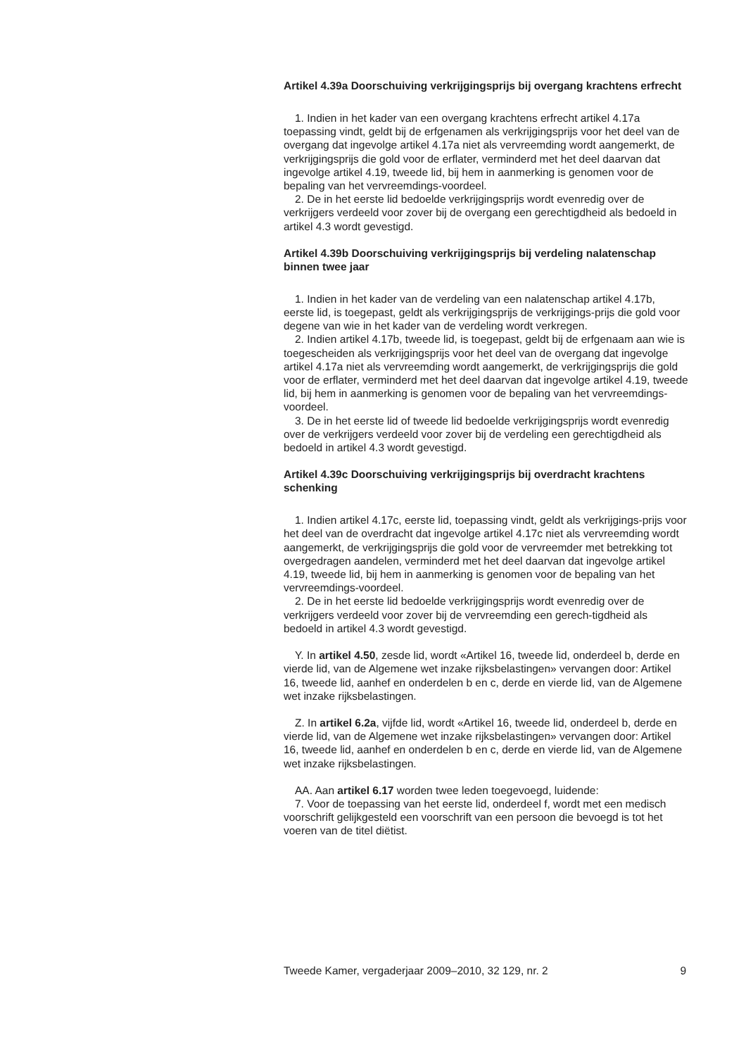Artikel 4.39a Doorschuiving verkrijgingsprijs bij overgang krachtens erfrecht
1. Indien in het kader van een overgang krachtens erfrecht artikel 4.17a toepassing vindt, geldt bij de erfgenamen als verkrijgingsprijs voor het deel van de overgang dat ingevolge artikel 4.17a niet als vervreemding wordt aangemerkt, de verkrijgingsprijs die gold voor de erflater, verminderd met het deel daarvan dat ingevolge artikel 4.19, tweede lid, bij hem in aanmerking is genomen voor de bepaling van het vervreemdings-voordeel.
2. De in het eerste lid bedoelde verkrijgingsprijs wordt evenredig over de verkrijgers verdeeld voor zover bij de overgang een gerechtigdheid als bedoeld in artikel 4.3 wordt gevestigd.
Artikel 4.39b Doorschuiving verkrijgingsprijs bij verdeling nalatenschap binnen twee jaar
1. Indien in het kader van de verdeling van een nalatenschap artikel 4.17b, eerste lid, is toegepast, geldt als verkrijgingsprijs de verkrijgings-prijs die gold voor degene van wie in het kader van de verdeling wordt verkregen.
2. Indien artikel 4.17b, tweede lid, is toegepast, geldt bij de erfgenaam aan wie is toegescheiden als verkrijgingsprijs voor het deel van de overgang dat ingevolge artikel 4.17a niet als vervreemding wordt aangemerkt, de verkrijgingsprijs die gold voor de erflater, verminderd met het deel daarvan dat ingevolge artikel 4.19, tweede lid, bij hem in aanmerking is genomen voor de bepaling van het vervreemdings-voordeel.
3. De in het eerste lid of tweede lid bedoelde verkrijgingsprijs wordt evenredig over de verkrijgers verdeeld voor zover bij de verdeling een gerechtigdheid als bedoeld in artikel 4.3 wordt gevestigd.
Artikel 4.39c Doorschuiving verkrijgingsprijs bij overdracht krachtens schenking
1. Indien artikel 4.17c, eerste lid, toepassing vindt, geldt als verkrijgings-prijs voor het deel van de overdracht dat ingevolge artikel 4.17c niet als vervreemding wordt aangemerkt, de verkrijgingsprijs die gold voor de vervreemder met betrekking tot overgedragen aandelen, verminderd met het deel daarvan dat ingevolge artikel 4.19, tweede lid, bij hem in aanmerking is genomen voor de bepaling van het vervreemdings-voordeel.
2. De in het eerste lid bedoelde verkrijgingsprijs wordt evenredig over de verkrijgers verdeeld voor zover bij de vervreemding een gerech-tigdheid als bedoeld in artikel 4.3 wordt gevestigd.
Y. In artikel 4.50, zesde lid, wordt «Artikel 16, tweede lid, onderdeel b, derde en vierde lid, van de Algemene wet inzake rijksbelastingen» vervangen door: Artikel 16, tweede lid, aanhef en onderdelen b en c, derde en vierde lid, van de Algemene wet inzake rijksbelastingen.
Z. In artikel 6.2a, vijfde lid, wordt «Artikel 16, tweede lid, onderdeel b, derde en vierde lid, van de Algemene wet inzake rijksbelastingen» vervangen door: Artikel 16, tweede lid, aanhef en onderdelen b en c, derde en vierde lid, van de Algemene wet inzake rijksbelastingen.
AA. Aan artikel 6.17 worden twee leden toegevoegd, luidende:
7. Voor de toepassing van het eerste lid, onderdeel f, wordt met een medisch voorschrift gelijkgesteld een voorschrift van een persoon die bevoegd is tot het voeren van de titel diëtist.
Tweede Kamer, vergaderjaar 2009–2010, 32 129, nr. 2 9